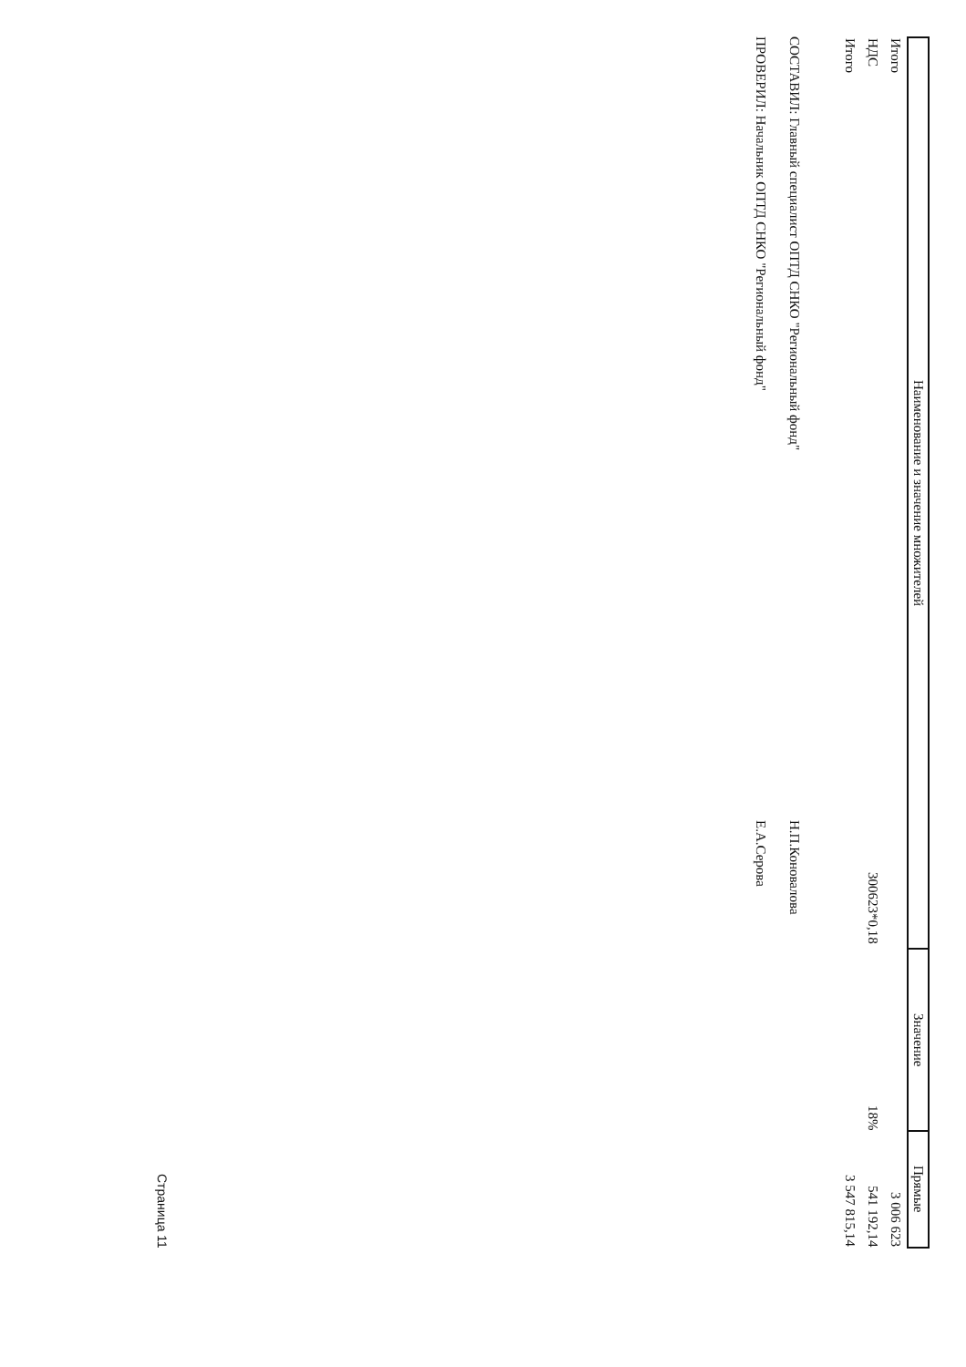| Наименование и значение множителей | Значение | Прямые |
| --- | --- | --- |
| Итого | | 3 006 623 |
| НДС 300623*0,18 | 18% | 541 192,14 |
| Итого | | 3 547 815,14 |
СОСТАВИЛ: Главный специалист ОПТД СНКО "Региональный фонд" Н.П.Коновалова
ПРОВЕРИЛ: Начальник ОПТД СНКО "Региональный фонд" Е.А.Серова
Страница 11